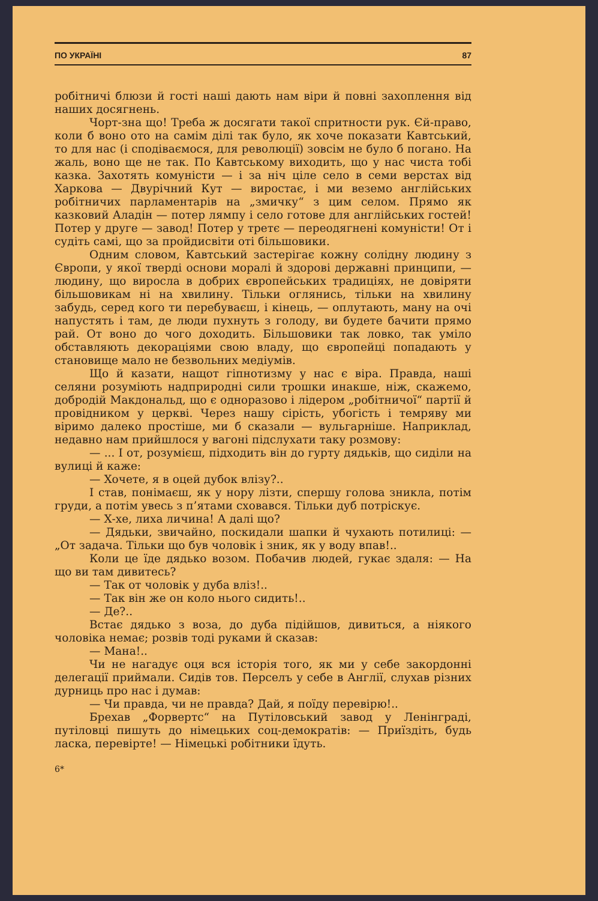ПО УКРАЇНІ 87
робітничі блюзи й гості наші дають нам віри й повні захоплення від наших досягнень.
Чорт-зна що! Треба ж досягати такої спритности рук. Єй-право, коли б воно ото на самім ділі так було, як хоче показати Кавтський, то для нас (і сподіваємося, для революції) зовсім не було б погано. На жаль, воно ще не так. По Кавтському виходить, що у нас чиста тобі казка. Захотять комуністи — і за ніч ціле село в семи верстах від Харкова — Двурічний Кут — виростає, і ми веземо англійських робітничих парламентарів на „змичку“ з цим селом. Прямо як казковий Аладін — потер лямпу і село готове для англійських гостей! Потер у друге — завод! Потер у третє — переодягнені комуністи! От і судіть самі, що за пройдисвіти оті більшовики.
Одним словом, Кавтський застерігає кожну солідну людину з Європи, у якої тверді основи моралі й здорові державні принципи, — людину, що виросла в добрих європейських традиціях, не довіряти більшовикам ні на хвилину. Тільки оглянись, тільки на хвилину забудь, серед кого ти перебуваєш, і кінець, — оплутають, ману на очі напустять і там, де люди пухнуть з голоду, ви будете бачити прямо рай. От воно до чого доходить. Більшовики так ловко, так уміло обставляють декораціями свою владу, що європейці попадають у становище мало не безвольних медіумів.
Що й казати, нащот гіпнотизму у нас є віра. Правда, наші селяни розуміють надприродні сили трошки инакше, ніж, скажемо, добродій Макдональд, що є одноразово і лідером „робітничої“ партії й провідником у церкві. Через нашу сірість, убогість і темряву ми віримо далеко простіше, ми б сказали — вульгарніше. Наприклад, недавно нам прийшлося у вагоні підслухати таку розмову:
— ... І от, розумієш, підходить він до гурту дядьків, що сиділи на вулиці й каже:
— Хочете, я в оцей дубок влізу?..
І став, понімаєш, як у нору лізти, спершу голова зникла, потім груди, а потім увесь з п’ятами сховався. Тільки дуб потріскує.
— Х-хе, лиха личина! А далі що?
— Дядьки, звичайно, поскидали шапки й чухають потилиці: — „От задача. Тільки що був чоловік і зник, як у воду впав!..
Коли це їде дядько возом. Побачив людей, гукає здаля: — На що ви там дивитесь?
— Так от чоловік у дуба вліз!..
— Так він же он коло нього сидить!..
— Де?..
Встає дядько з воза, до дуба підійшов, дивиться, а ніякого чоловіка немає; розвів тоді руками й сказав:
— Мана!..
Чи не нагадує оця вся історія того, як ми у себе закордонні делегації приймали. Сидів тов. Перселъ у себе в Англії, слухав різних дурниць про нас і думав:
— Чи правда, чи не правда? Дай, я поїду перевірю!..
Брехав „Форвертс“ на Путіловський завод у Ленінграді, путіловці пишуть до німецьких соц-демократів: — Приїздіть, будь ласка, перевірте! — Німецькі робітники їдуть.
6*